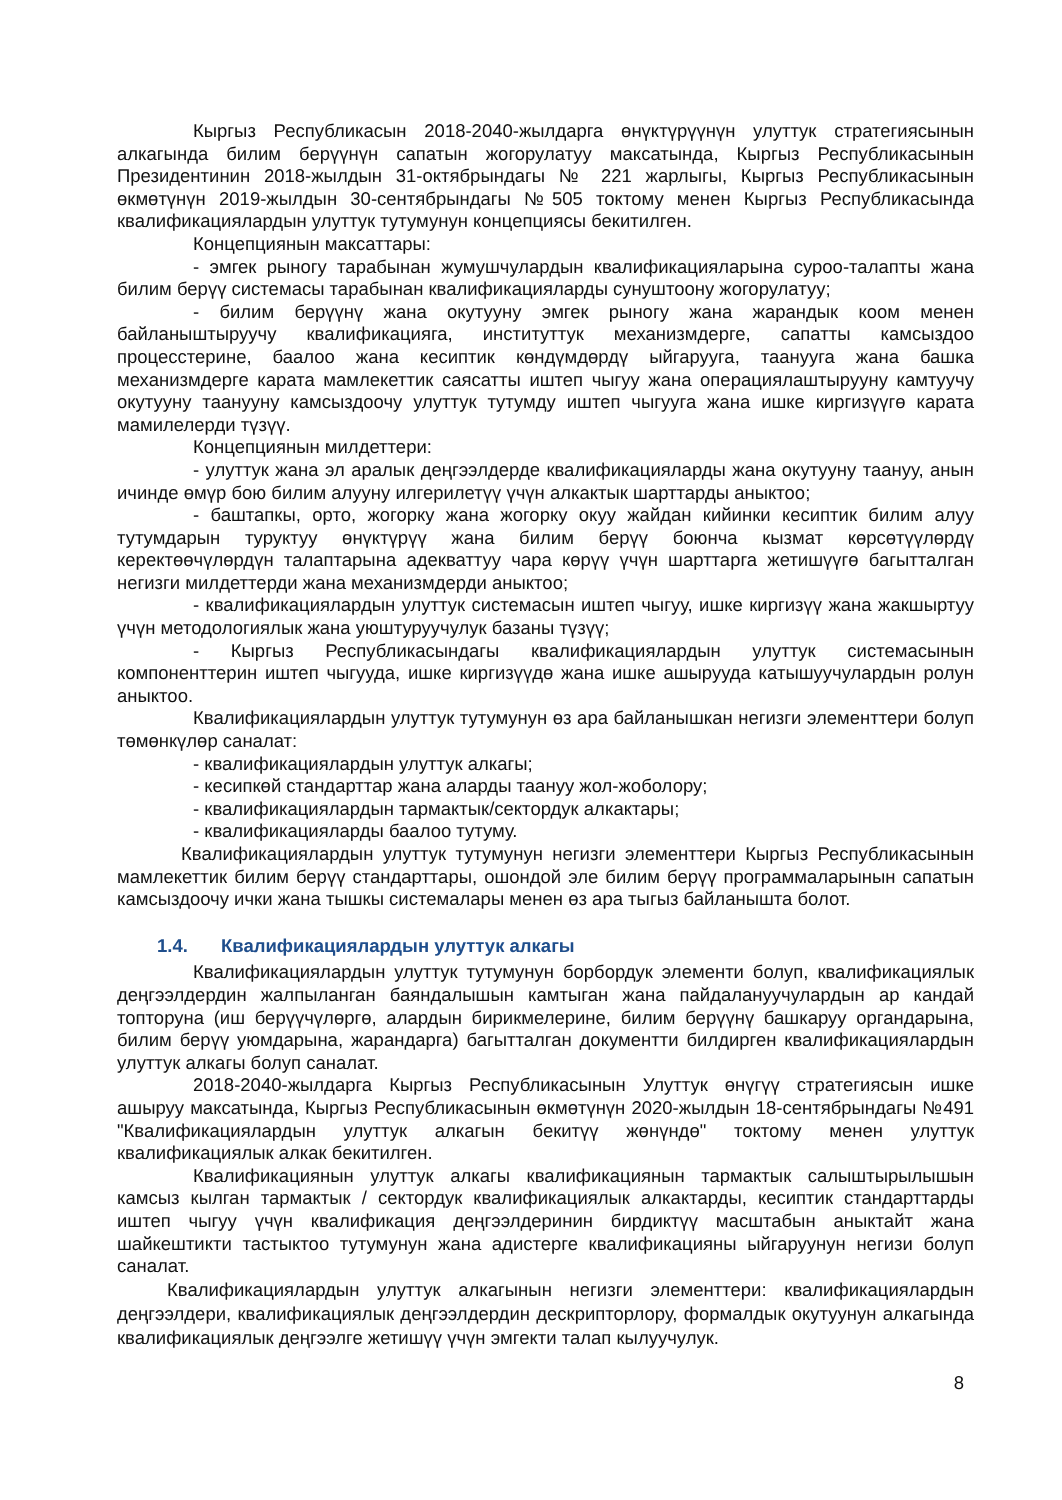Кыргыз Республикасын 2018-2040-жылдарга өнүктүрүүнүн улуттук стратегиясынын алкагында билим берүүнүн сапатын жогорулатуу максатында, Кыргыз Республикасынын Президентинин 2018-жылдын 31-октябрындагы № 221 жарлыгы, Кыргыз Республикасынын өкмөтүнүн 2019-жылдын 30-сентябрындагы №505 токтому менен Кыргыз Республикасында квалификациялардын улуттук тутумунун концепциясы бекитилген.
Концепциянын максаттары:
- эмгек рыногу тарабынан жумушчулардын квалификацияларына суроо-талапты жана билим берүү системасы тарабынан квалификацияларды сунуштоону жогорулатуу;
- билим берүүнү жана окутууну эмгек рыногу жана жарандык коом менен байланыштыруучу квалификацияга, институттук механизмдерге, сапатты камсыздоо процесстерине, баалоо жана кесиптик көндүмдөрдү ыйгарууга, таанууга жана башка механизмдерге карата мамлекеттик саясатты иштеп чыгуу жана операциялаштырууну камтуучу окутууну таанууну камсыздоочу улуттук тутумду иштеп чыгууга жана ишке киргизүүгө карата мамилелерди түзүү.
Концепциянын милдеттери:
- улуттук жана эл аралык деңгээлдерде квалификацияларды жана окутууну таануу, анын ичинде өмүр бою билим алууну илгерилетүү үчүн алкактык шарттарды аныктоо;
- баштапкы, орто, жогорку жана жогорку окуу жайдан кийинки кесиптик билим алуу тутумдарын туруктуу өнүктүрүү жана билим берүү боюнча кызмат көрсөтүүлөрдү керектөөчүлөрдүн талаптарына адекваттуу чара көрүү үчүн шарттарга жетишүүгө багытталган негизги милдеттерди жана механизмдерди аныктоо;
- квалификациялардын улуттук системасын иштеп чыгуу, ишке киргизүү жана жакшыртуу үчүн методологиялык жана уюштуруучулук базаны түзүү;
- Кыргыз Республикасындагы квалификациялардын улуттук системасынын компоненттерин иштеп чыгууда, ишке киргизүүдө жана ишке ашырууда катышуучулардын ролун аныктоо.
Квалификациялардын улуттук тутумунун өз ара байланышкан негизги элементтери болуп төмөнкүлөр саналат:
- квалификациялардын улуттук алкагы;
- кесипкөй стандарттар жана аларды таануу жол-жоболору;
- квалификациялардын тармактык/сектордук алкактары;
- квалификацияларды баалоо тутуму.
Квалификациялардын улуттук тутумунун негизги элементтери Кыргыз Республикасынын мамлекеттик билим берүү стандарттары, ошондой эле билим берүү программаларынын сапатын камсыздоочу ички жана тышкы системалары менен өз ара тыгыз байланышта болот.
1.4. Квалификациялардын улуттук алкагы
Квалификациялардын улуттук тутумунун борбордук элементи болуп, квалификациялык деңгээлдердин жалпыланган баяндалышын камтыган жана пайдалануучулардын ар кандай топторуна (иш берүүчүлөргө, алардын бирикмелерине, билим берүүнү башкаруу органдарына, билим берүү уюмдарына, жарандарга) багытталган документти билдирген квалификациялардын улуттук алкагы болуп саналат.
2018-2040-жылдарга Кыргыз Республикасынын Улуттук өнүгүү стратегиясын ишке ашыруу максатында, Кыргыз Республикасынын өкмөтүнүн 2020-жылдын 18-сентябрындагы №491 "Квалификациялардын улуттук алкагын бекитүү жөнүндө" токтому менен улуттук квалификациялык алкак бекитилген.
Квалификациянын улуттук алкагы квалификациянын тармактык салыштырылышын камсыз кылган тармактык / сектордук квалификациялык алкактарды, кесиптик стандарттарды иштеп чыгуу үчүн квалификация деңгээлдеринин бирдиктүү масштабын аныктайт жана шайкештикти тастыктоо тутумунун жана адистерге квалификацияны ыйгаруунун негизи болуп саналат.
Квалификациялардын улуттук алкагынын негизги элементтери: квалификациялардын деңгээлдери, квалификациялык деңгээлдердин дескрипторлору, формалдык окутуунун алкагында квалификациялык деңгээлге жетишүү үчүн эмгекти талап кылуучулук.
8